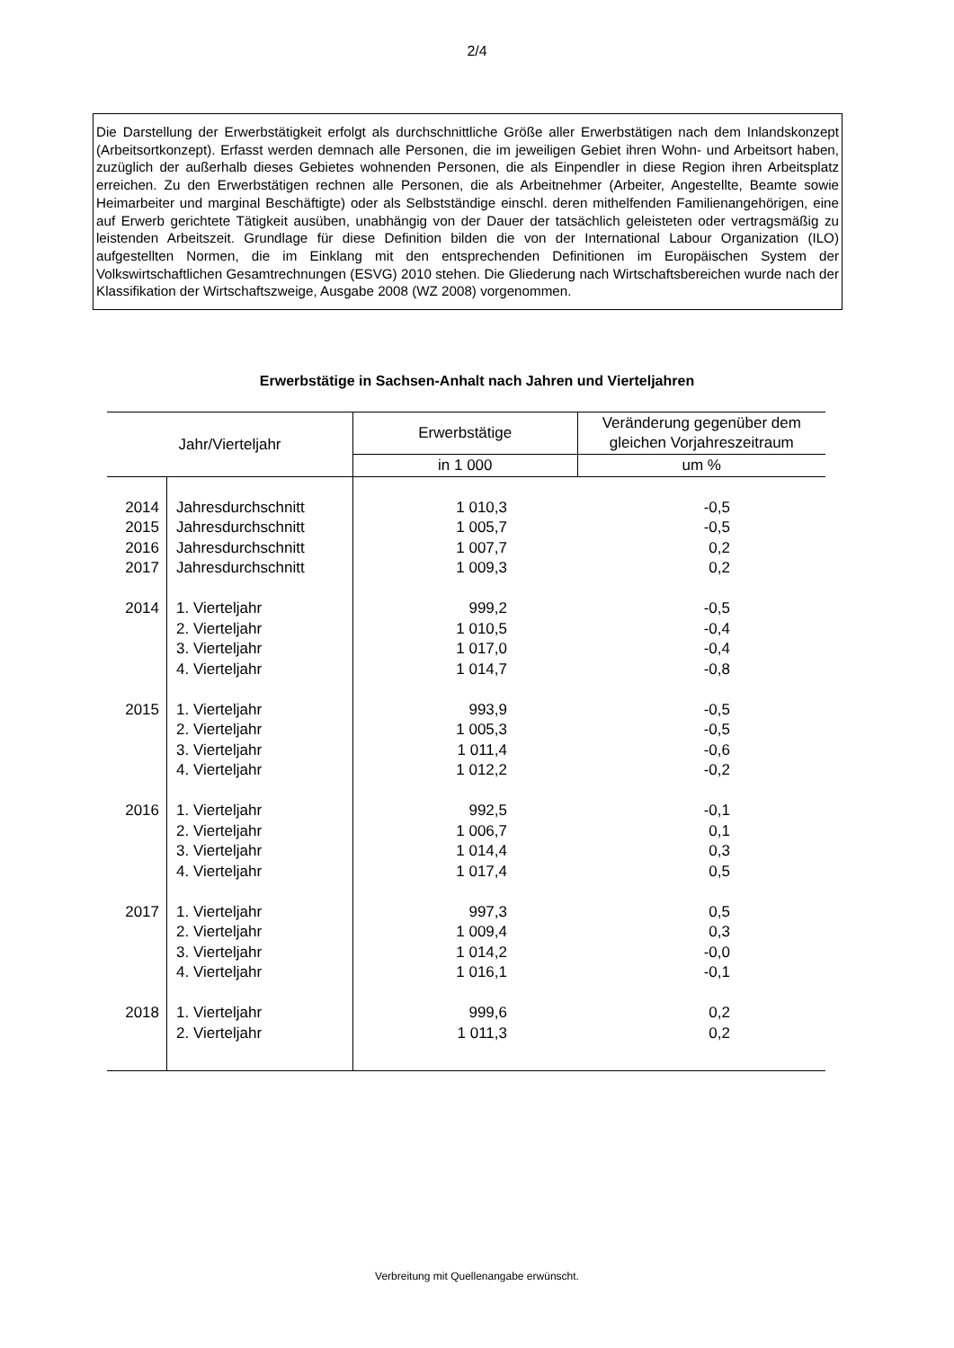2/4
Die Darstellung der Erwerbstätigkeit erfolgt als durchschnittliche Größe aller Erwerbstätigen nach dem Inlandskonzept (Arbeitsortkonzept). Erfasst werden demnach alle Personen, die im jeweiligen Gebiet ihren Wohn- und Arbeitsort haben, zuzüglich der außerhalb dieses Gebietes wohnenden Personen, die als Einpendler in diese Region ihren Arbeitsplatz erreichen. Zu den Erwerbstätigen rechnen alle Personen, die als Arbeitnehmer (Arbeiter, Angestellte, Beamte sowie Heimarbeiter und marginal Beschäftigte) oder als Selbstständige einschl. deren mithelfenden Familienangehörigen, eine auf Erwerb gerichtete Tätigkeit ausüben, unabhängig von der Dauer der tatsächlich geleisteten oder vertragsmäßig zu leistenden Arbeitszeit. Grundlage für diese Definition bilden die von der International Labour Organization (ILO) aufgestellten Normen, die im Einklang mit den entsprechenden Definitionen im Europäischen System der Volkswirtschaftlichen Gesamtrechnungen (ESVG) 2010 stehen. Die Gliederung nach Wirtschaftsbereichen wurde nach der Klassifikation der Wirtschaftszweige, Ausgabe 2008 (WZ 2008) vorgenommen.
Erwerbstätige in Sachsen-Anhalt nach Jahren und Vierteljahren
| Jahr/Vierteljahr | | Erwerbstätige | Veränderung gegenüber dem gleichen Vorjahreszeitraum |
| --- | --- | --- | --- |
| | | in 1 000 | um % |
| 2014 | Jahresdurchschnitt | 1 010,3 | -0,5 |
| 2015 | Jahresdurchschnitt | 1 005,7 | -0,5 |
| 2016 | Jahresdurchschnitt | 1 007,7 | 0,2 |
| 2017 | Jahresdurchschnitt | 1 009,3 | 0,2 |
| 2014 | 1. Vierteljahr | 999,2 | -0,5 |
| | 2. Vierteljahr | 1 010,5 | -0,4 |
| | 3. Vierteljahr | 1 017,0 | -0,4 |
| | 4. Vierteljahr | 1 014,7 | -0,8 |
| 2015 | 1. Vierteljahr | 993,9 | -0,5 |
| | 2. Vierteljahr | 1 005,3 | -0,5 |
| | 3. Vierteljahr | 1 011,4 | -0,6 |
| | 4. Vierteljahr | 1 012,2 | -0,2 |
| 2016 | 1. Vierteljahr | 992,5 | -0,1 |
| | 2. Vierteljahr | 1 006,7 | 0,1 |
| | 3. Vierteljahr | 1 014,4 | 0,3 |
| | 4. Vierteljahr | 1 017,4 | 0,5 |
| 2017 | 1. Vierteljahr | 997,3 | 0,5 |
| | 2. Vierteljahr | 1 009,4 | 0,3 |
| | 3. Vierteljahr | 1 014,2 | -0,0 |
| | 4. Vierteljahr | 1 016,1 | -0,1 |
| 2018 | 1. Vierteljahr | 999,6 | 0,2 |
| | 2. Vierteljahr | 1 011,3 | 0,2 |
Verbreitung mit Quellenangabe erwünscht.